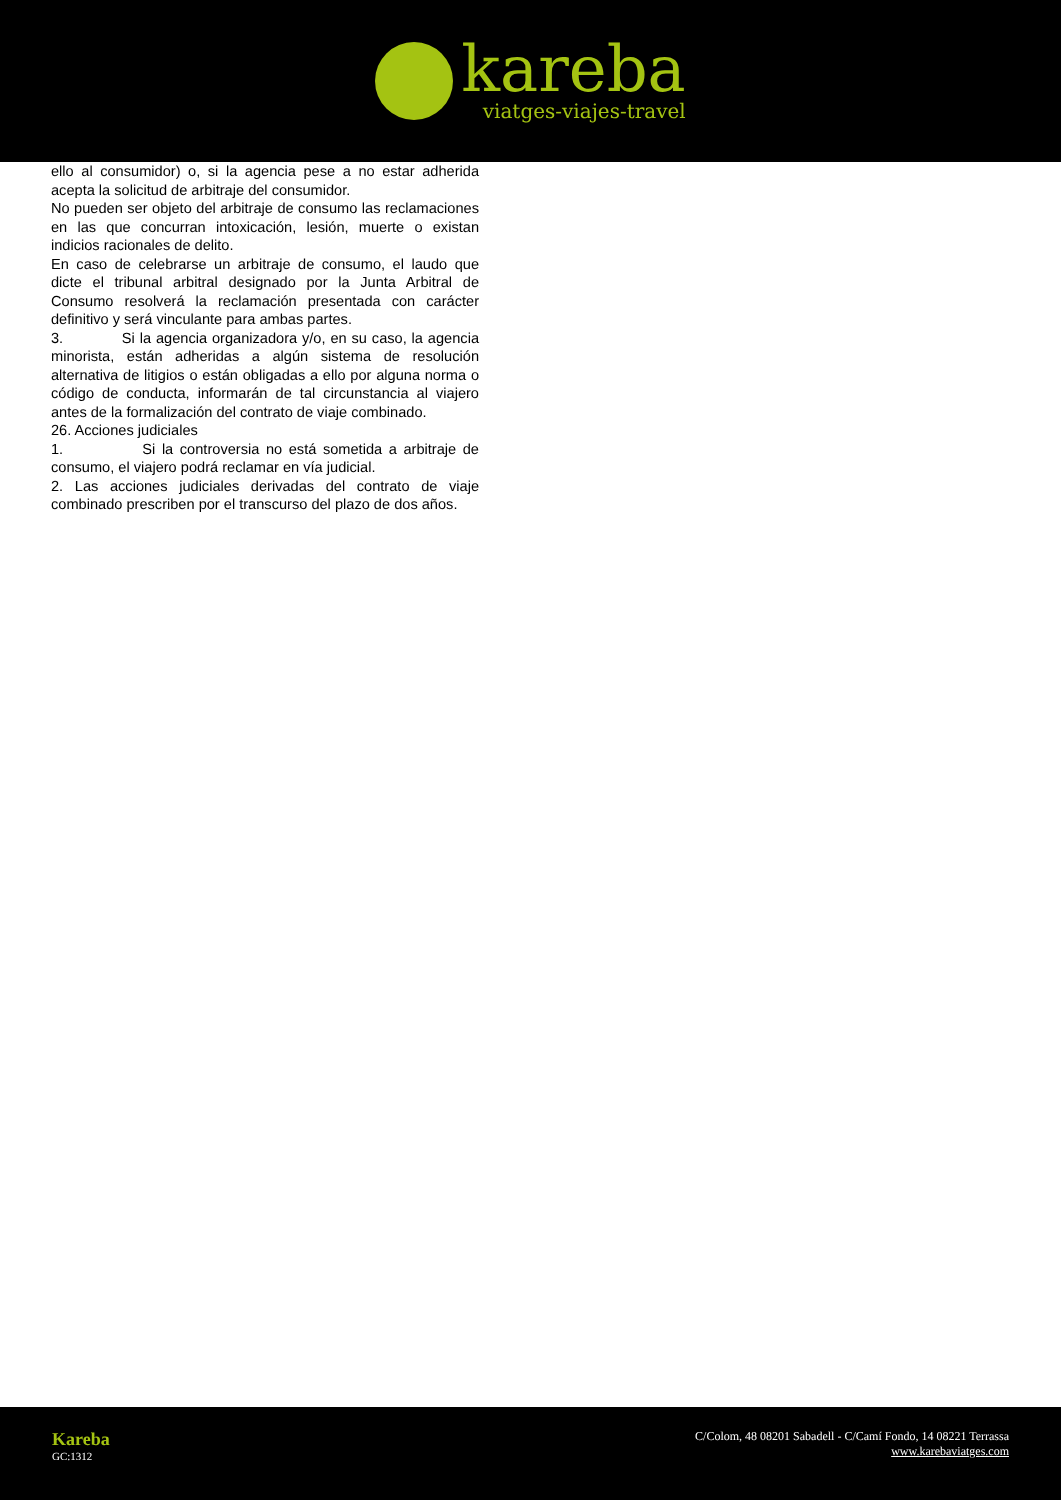kareba
viatges-viajes-travel
ello al consumidor) o, si la agencia pese a no estar adherida acepta la solicitud de arbitraje del consumidor.
No pueden ser objeto del arbitraje de consumo las reclamaciones en las que concurran intoxicación, lesión, muerte o existan indicios racionales de delito.
En caso de celebrarse un arbitraje de consumo, el laudo que dicte el tribunal arbitral designado por la Junta Arbitral de Consumo resolverá la reclamación presentada con carácter definitivo y será vinculante para ambas partes.
3. Si la agencia organizadora y/o, en su caso, la agencia minorista, están adheridas a algún sistema de resolución alternativa de litigios o están obligadas a ello por alguna norma o código de conducta, informarán de tal circunstancia al viajero antes de la formalización del contrato de viaje combinado.
26. Acciones judiciales
1. Si la controversia no está sometida a arbitraje de consumo, el viajero podrá reclamar en vía judicial.
2. Las acciones judiciales derivadas del contrato de viaje combinado prescriben por el transcurso del plazo de dos años.
Kareba
GC:1312
C/Colom, 48 08201 Sabadell - C/Camí Fondo, 14 08221 Terrassa
www.karebaviatges.com